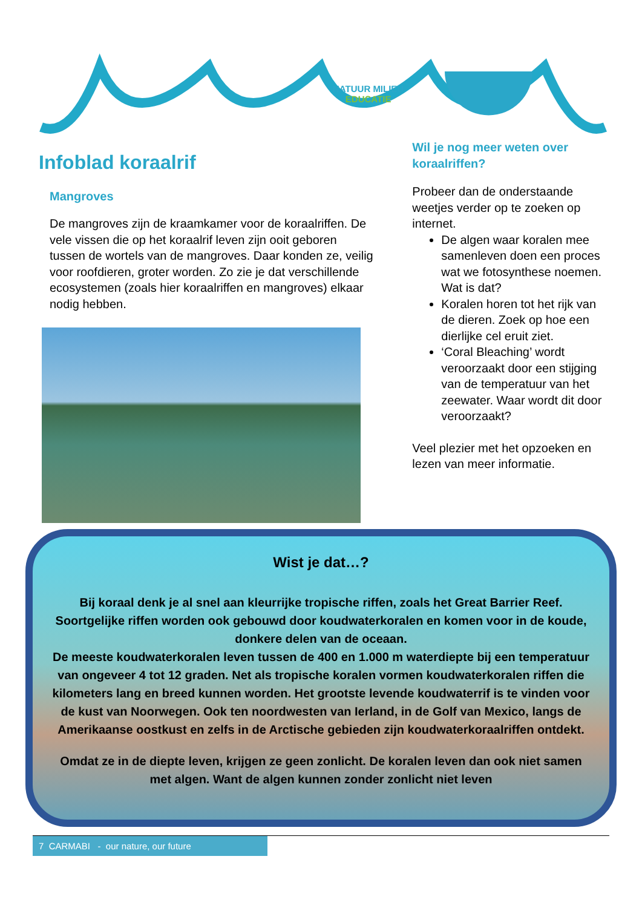NATUUR MILIEU
EDUCATIE
Infoblad koraalrif
Mangroves
De mangroves zijn de kraamkamer voor de koraalriffen. De vele vissen die op het koraalrif leven zijn ooit geboren tussen de wortels van de mangroves. Daar konden ze, veilig voor roofdieren, groter worden. Zo zie je dat verschillende ecosystemen (zoals hier koraalriffen en mangroves) elkaar nodig hebben.
Wil je nog meer weten over koraalriffen?
Probeer dan de onderstaande weetjes verder op te zoeken op internet.
De algen waar koralen mee samenleven doen een proces wat we fotosynthese noemen. Wat is dat?
Koralen horen tot het rijk van de dieren. Zoek op hoe een dierlijke cel eruit ziet.
‘Coral Bleaching’ wordt veroorzaakt door een stijging van de temperatuur van het zeewater. Waar wordt dit door veroorzaakt?
Veel plezier met het opzoeken en lezen van meer informatie.
Wist je dat…?
Bij koraal denk je al snel aan kleurrijke tropische riffen, zoals het Great Barrier Reef. Soortgelijke riffen worden ook gebouwd door koudwaterkoralen en komen voor in de koude, donkere delen van de oceaan.
De meeste koudwaterkoralen leven tussen de 400 en 1.000 m waterdiepte bij een temperatuur van ongeveer 4 tot 12 graden. Net als tropische koralen vormen koudwaterkoralen riffen die kilometers lang en breed kunnen worden. Het grootste levende koudwaterrif is te vinden voor de kust van Noorwegen. Ook ten noordwesten van Ierland, in de Golf van Mexico, langs de Amerikaanse oostkust en zelfs in de Arctische gebieden zijn koudwaterkoraalriffen ontdekt.
Omdat ze in de diepte leven, krijgen ze geen zonlicht. De koralen leven dan ook niet samen met algen. Want de algen kunnen zonder zonlicht niet leven
7 CARMABI - our nature, our future